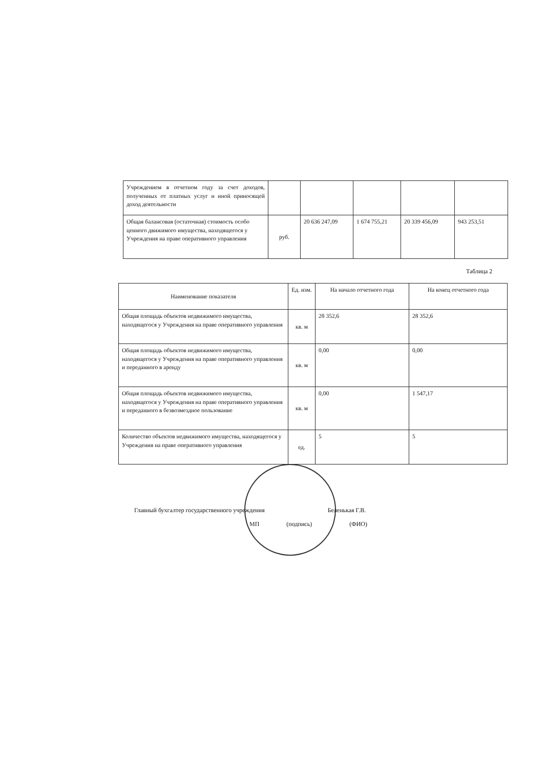| Учреждением в отчетном году за счет доходов, полученных от платных услуг и иной приносящей доход деятельности | | | | | |
| Общая балансовая (остаточная) стоимость особо ценного движимого имущества, находящегося у Учреждения на праве оперативного управления | руб. | 20 636 247,09 | 1 674 755,21 | 20 339 456,09 | 943 253,51 |
Таблица 2
| Наименование показателя | Ед. изм. | На начало отчетного года | На конец отчетного года |
| --- | --- | --- | --- |
| Общая площадь объектов недвижимого имущества, находящегося у Учреждения на праве оперативного управления | кв. м | 28 352,6 | 28 352,6 |
| Общая площадь объектов недвижимого имущества, находящегося у Учреждения на праве оперативного управления и переданного в аренду | кв. м | 0,00 | 0,00 |
| Общая площадь объектов недвижимого имущества, находящегося у Учреждения на праве оперативного управления и переданного в безвозмездное пользование | кв. м | 0,00 | 1 547,17 |
| Количество объектов недвижимого имущества, находящегося у Учреждения на праве оперативного управления | ед. | 5 | 5 |
Главный бухгалтер государственного учреждения Беленькая Г.В.
МП (подпись) (ФИО)